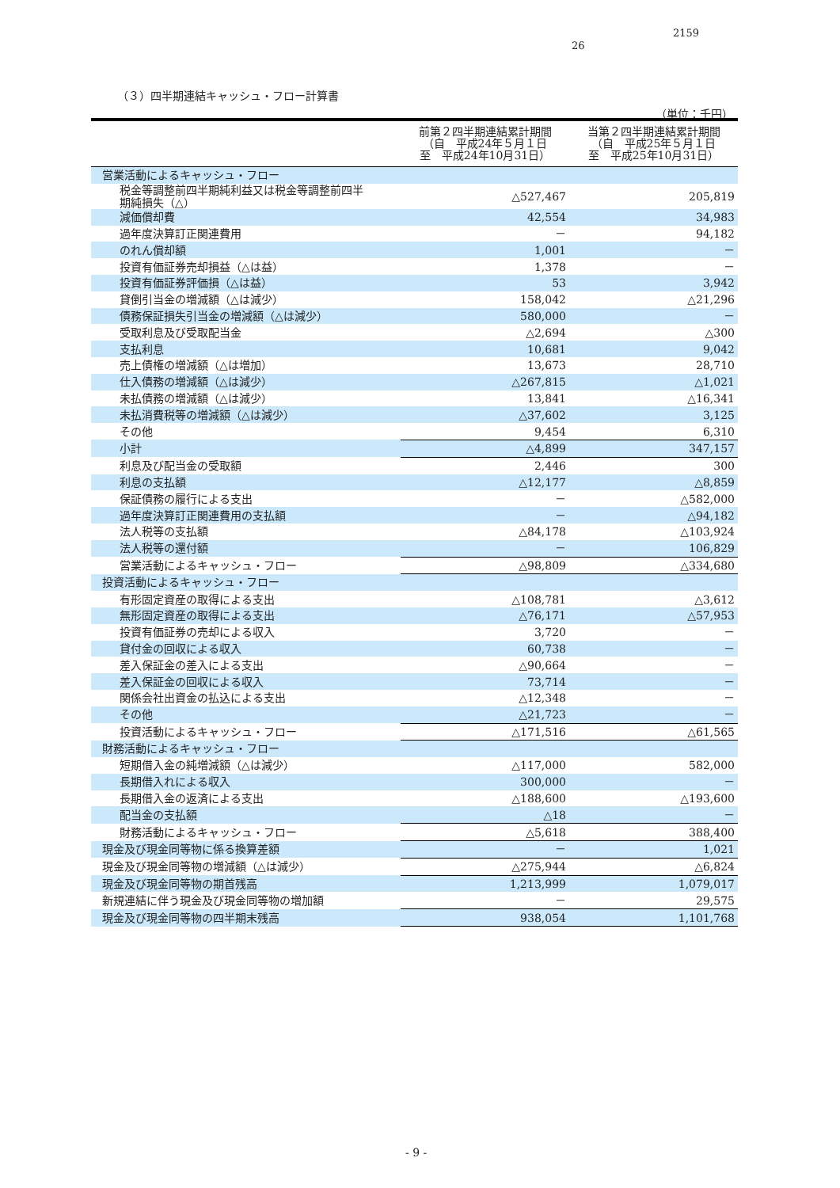2159
26
（３）四半期連結キャッシュ・フロー計算書
（単位：千円）
| | 前第２四半期連結累計期間 （自 平成24年５月１日 至 平成24年10月31日） | 当第２四半期連結累計期間 （自 平成25年５月１日 至 平成25年10月31日） |
| --- | --- | --- |
| 営業活動によるキャッシュ・フロー | | |
| 税金等調整前四半期純利益又は税金等調整前四半 期純損失（△） | △527,467 | 205,819 |
| 減価償却費 | 42,554 | 34,983 |
| 過年度決算訂正関連費用 | － | 94,182 |
| のれん償却額 | 1,001 | － |
| 投資有価証券売却損益（△は益） | 1,378 | － |
| 投資有価証券評価損（△は益） | 53 | 3,942 |
| 貸倒引当金の増減額（△は減少） | 158,042 | △21,296 |
| 債務保証損失引当金の増減額（△は減少） | 580,000 | － |
| 受取利息及び受取配当金 | △2,694 | △300 |
| 支払利息 | 10,681 | 9,042 |
| 売上債権の増減額（△は増加） | 13,673 | 28,710 |
| 仕入債務の増減額（△は減少） | △267,815 | △1,021 |
| 未払債務の増減額（△は減少） | 13,841 | △16,341 |
| 未払消費税等の増減額（△は減少） | △37,602 | 3,125 |
| その他 | 9,454 | 6,310 |
| 小計 | △4,899 | 347,157 |
| 利息及び配当金の受取額 | 2,446 | 300 |
| 利息の支払額 | △12,177 | △8,859 |
| 保証債務の履行による支出 | － | △582,000 |
| 過年度決算訂正関連費用の支払額 | － | △94,182 |
| 法人税等の支払額 | △84,178 | △103,924 |
| 法人税等の還付額 | － | 106,829 |
| 営業活動によるキャッシュ・フロー | △98,809 | △334,680 |
| 投資活動によるキャッシュ・フロー | | |
| 有形固定資産の取得による支出 | △108,781 | △3,612 |
| 無形固定資産の取得による支出 | △76,171 | △57,953 |
| 投資有価証券の売却による収入 | 3,720 | － |
| 貸付金の回収による収入 | 60,738 | － |
| 差入保証金の差入による支出 | △90,664 | － |
| 差入保証金の回収による収入 | 73,714 | － |
| 関係会社出資金の払込による支出 | △12,348 | － |
| その他 | △21,723 | － |
| 投資活動によるキャッシュ・フロー | △171,516 | △61,565 |
| 財務活動によるキャッシュ・フロー | | |
| 短期借入金の純増減額（△は減少） | △117,000 | 582,000 |
| 長期借入れによる収入 | 300,000 | － |
| 長期借入金の返済による支出 | △188,600 | △193,600 |
| 配当金の支払額 | △18 | － |
| 財務活動によるキャッシュ・フロー | △5,618 | 388,400 |
| 現金及び現金同等物に係る換算差額 | － | 1,021 |
| 現金及び現金同等物の増減額（△は減少） | △275,944 | △6,824 |
| 現金及び現金同等物の期首残高 | 1,213,999 | 1,079,017 |
| 新規連結に伴う現金及び現金同等物の増加額 | － | 29,575 |
| 現金及び現金同等物の四半期末残高 | 938,054 | 1,101,768 |
- 9 -